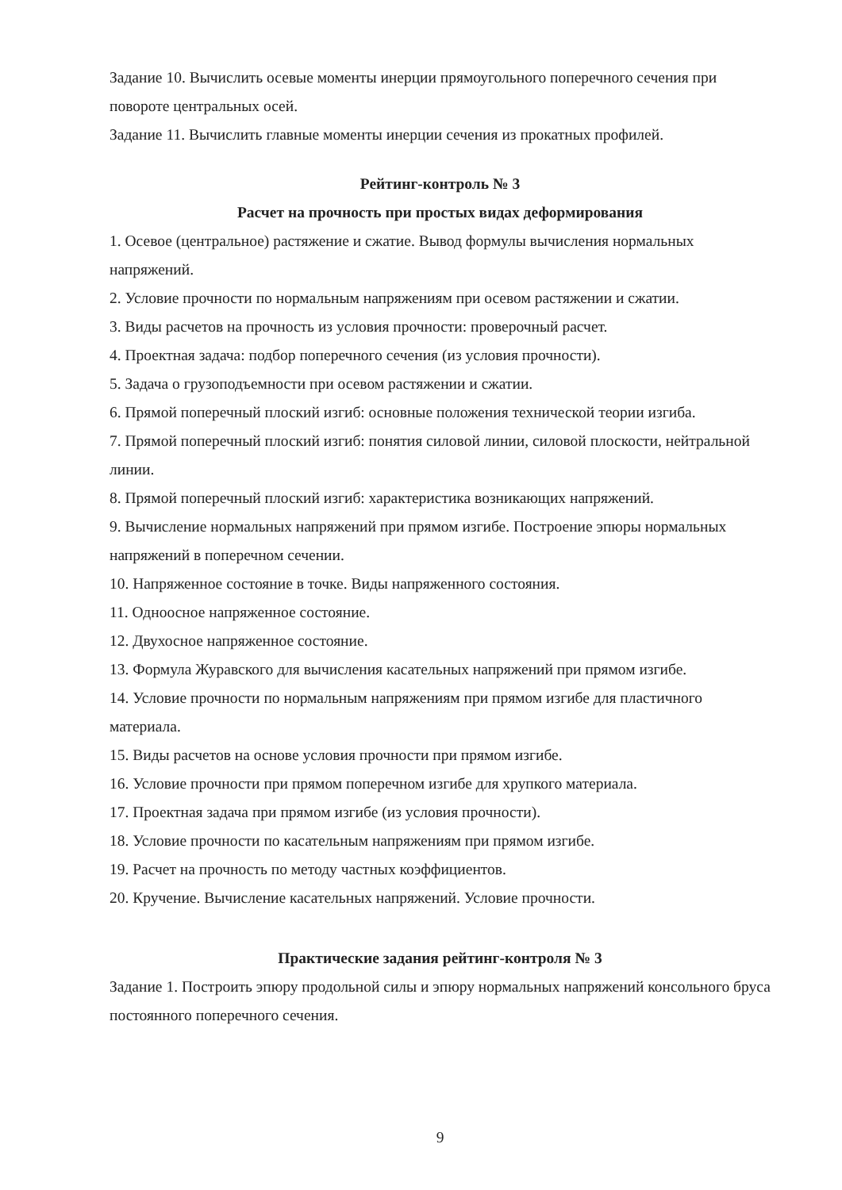Задание 10. Вычислить осевые моменты инерции прямоугольного поперечного сечения при повороте центральных осей.
Задание 11. Вычислить главные моменты инерции сечения из прокатных профилей.
Рейтинг-контроль № 3
Расчет на прочность при простых видах деформирования
1. Осевое (центральное) растяжение и сжатие. Вывод формулы вычисления нормальных напряжений.
2. Условие прочности по нормальным напряжениям при осевом растяжении и сжатии.
3. Виды расчетов на прочность из условия прочности: проверочный расчет.
4. Проектная задача: подбор поперечного сечения (из условия прочности).
5. Задача о грузоподъемности при осевом растяжении и сжатии.
6. Прямой поперечный плоский изгиб: основные положения технической теории изгиба.
7. Прямой поперечный плоский изгиб: понятия силовой линии, силовой плоскости, нейтральной линии.
8. Прямой поперечный плоский изгиб: характеристика возникающих напряжений.
9. Вычисление нормальных напряжений при прямом изгибе. Построение эпюры нормальных напряжений в поперечном сечении.
10. Напряженное состояние в точке. Виды напряженного состояния.
11. Одноосное напряженное состояние.
12. Двухосное напряженное состояние.
13. Формула Журавского для вычисления касательных напряжений при прямом изгибе.
14. Условие прочности по нормальным напряжениям при прямом изгибе для пластичного материала.
15. Виды расчетов на основе условия прочности при прямом изгибе.
16. Условие прочности при прямом поперечном изгибе для хрупкого материала.
17. Проектная задача при прямом изгибе (из условия прочности).
18. Условие прочности по касательным напряжениям при прямом изгибе.
19. Расчет на прочность по методу частных коэффициентов.
20. Кручение. Вычисление касательных напряжений. Условие прочности.
Практические задания рейтинг-контроля № 3
Задание 1. Построить эпюру продольной силы и эпюру нормальных напряжений консольного бруса постоянного поперечного сечения.
9